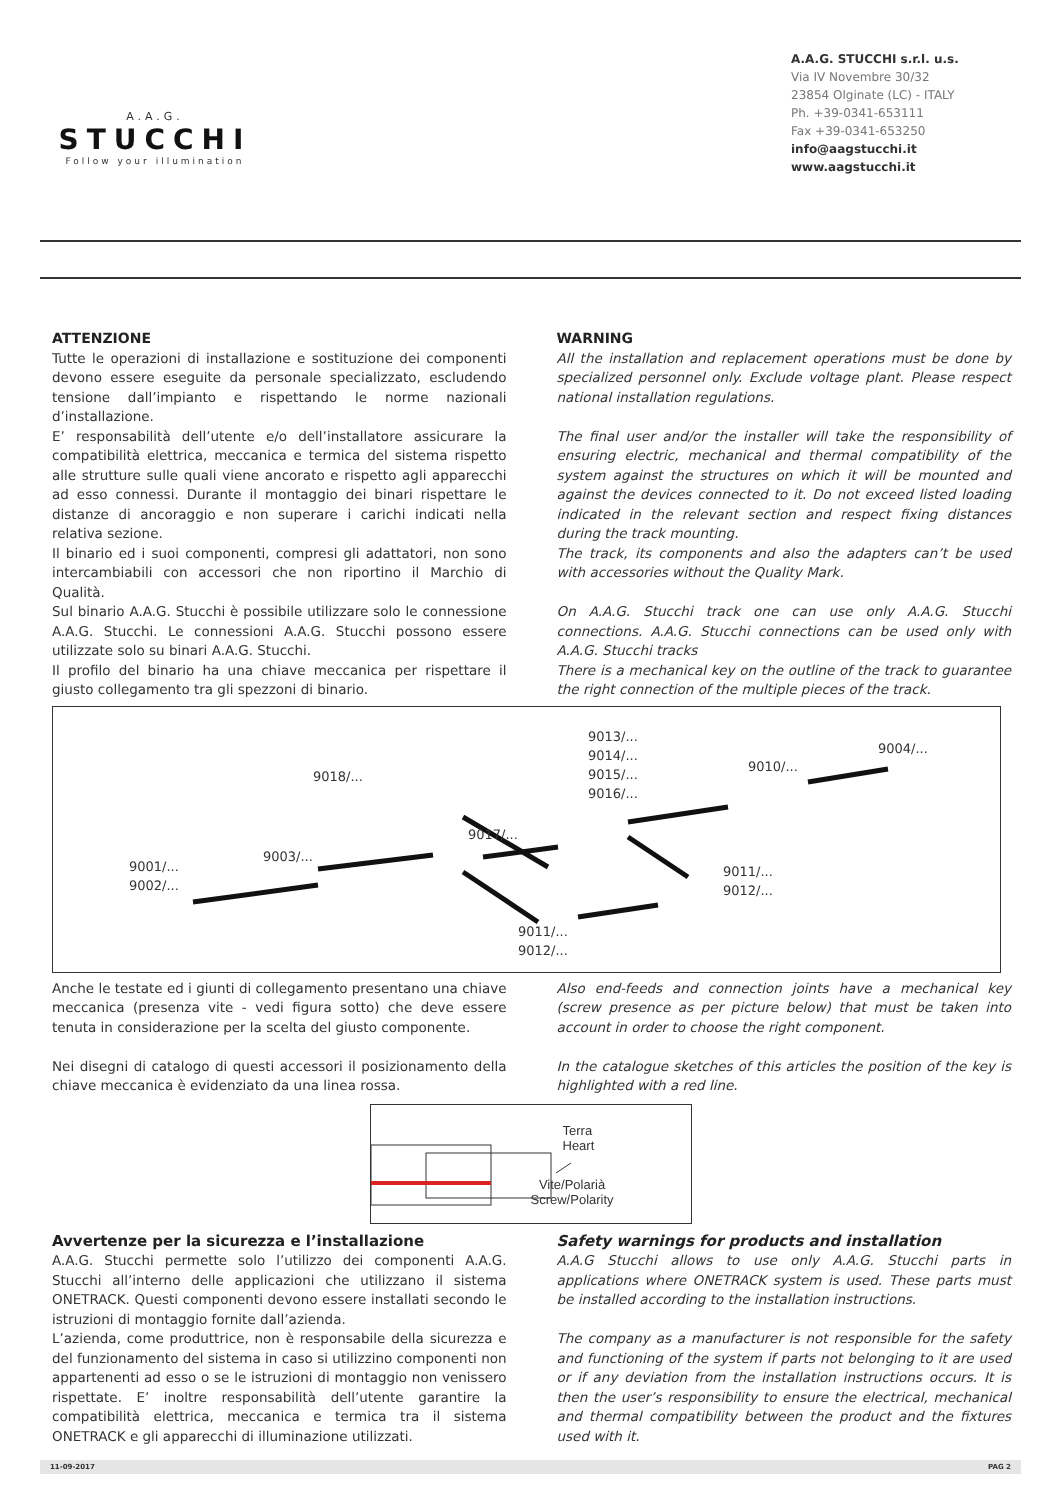A.A.G.
STUCCHI
Follow your illumination
A.A.G. STUCCHI s.r.l. u.s.
Via IV Novembre 30/32
23854 Olginate (LC) - ITALY
Ph. +39-0341-653111
Fax +39-0341-653250
info@aagstucchi.it
www.aagstucchi.it
ATTENZIONE
Tutte le operazioni di installazione e sostituzione dei componenti devono essere eseguite da personale specializzato, escludendo tensione dall’impianto e rispettando le norme nazionali d’installazione.
E’ responsabilità dell’utente e/o dell’installatore assicurare la compatibilità elettrica, meccanica e termica del sistema rispetto alle strutture sulle quali viene ancorato e rispetto agli apparecchi ad esso connessi. Durante il montaggio dei binari rispettare le distanze di ancoraggio e non superare i carichi indicati nella relativa sezione.
Il binario ed i suoi componenti, compresi gli adattatori, non sono intercambiabili con accessori che non riportino il Marchio di Qualità.
Sul binario A.A.G. Stucchi è possibile utilizzare solo le connessione A.A.G. Stucchi. Le connessioni A.A.G. Stucchi possono essere utilizzate solo su binari A.A.G. Stucchi.
Il profilo del binario ha una chiave meccanica per rispettare il giusto collegamento tra gli spezzoni di binario.
WARNING
All the installation and replacement operations must be done by specialized personnel only. Exclude voltage plant. Please respect national installation regulations.
The final user and/or the installer will take the responsibility of ensuring electric, mechanical and thermal compatibility of the system against the structures on which it will be mounted and against the devices connected to it. Do not exceed listed loading indicated in the relevant section and respect fixing distances during the track mounting.
The track, its components and also the adapters can’t be used with accessories without the Quality Mark.
On A.A.G. Stucchi track one can use only A.A.G. Stucchi connections. A.A.G. Stucchi connections can be used only with A.A.G. Stucchi tracks
There is a mechanical key on the outline of the track to guarantee the right connection of the multiple pieces of the track.
9018/...
9013/...
9014/...
9015/...
9016/...
9010/...
9004/...
9017/...
9003/...
9001/...
9002/...
9011/...
9012/...
9011/...
9012/...
Anche le testate ed i giunti di collegamento presentano una chiave meccanica (presenza vite - vedi figura sotto) che deve essere tenuta in considerazione per la scelta del giusto componente.
Nei disegni di catalogo di questi accessori il posizionamento della chiave meccanica è evidenziato da una linea rossa.
Also end-feeds and connection joints have a mechanical key (screw presence as per picture below) that must be taken into account in order to choose the right component.
In the catalogue sketches of this articles the position of the key is highlighted with a red line.
Terra
Heart
Vite/Polarià
Screw/Polarity
Avvertenze per la sicurezza e l’installazione
A.A.G. Stucchi permette solo l’utilizzo dei componenti A.A.G. Stucchi all’interno delle applicazioni che utilizzano il sistema ONETRACK. Questi componenti devono essere installati secondo le istruzioni di montaggio fornite dall’azienda.
L’azienda, come produttrice, non è responsabile della sicurezza e del funzionamento del sistema in caso si utilizzino componenti non appartenenti ad esso o se le istruzioni di montaggio non venissero rispettate. E’ inoltre responsabilità dell’utente garantire la compatibilità elettrica, meccanica e termica tra il sistema ONETRACK e gli apparecchi di illuminazione utilizzati.
Safety warnings for products and installation
A.A.G Stucchi allows to use only A.A.G. Stucchi parts in applications where ONETRACK system is used. These parts must be installed according to the installation instructions.
The company as a manufacturer is not responsible for the safety and functioning of the system if parts not belonging to it are used or if any deviation from the installation instructions occurs. It is then the user’s responsibility to ensure the electrical, mechanical and thermal compatibility between the product and the fixtures used with it.
11-09-2017 PAG 2